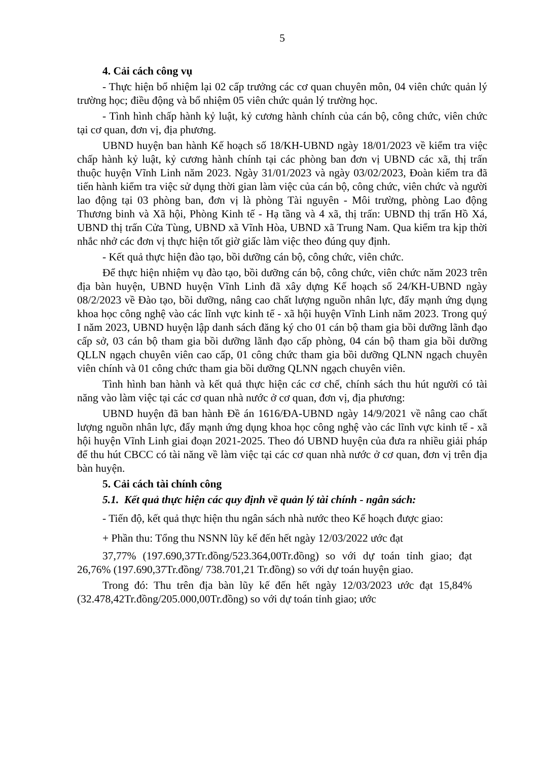5
4. Cải cách công vụ
- Thực hiện bổ nhiệm lại 02 cấp trưởng các cơ quan chuyên môn, 04 viên chức quản lý trường học; điều động và bổ nhiệm 05 viên chức quản lý trường học.
- Tình hình chấp hành kỷ luật, kỷ cương hành chính của cán bộ, công chức, viên chức tại cơ quan, đơn vị, địa phương.
UBND huyện ban hành Kế hoạch số 18/KH-UBND ngày 18/01/2023 về kiểm tra việc chấp hành kỷ luật, kỷ cương hành chính tại các phòng ban đơn vị UBND các xã, thị trấn thuộc huyện Vĩnh Linh năm 2023. Ngày 31/01/2023 và ngày 03/02/2023, Đoàn kiểm tra đã tiến hành kiểm tra việc sử dụng thời gian làm việc của cán bộ, công chức, viên chức và người lao động tại 03 phòng ban, đơn vị là phòng Tài nguyên - Môi trường, phòng Lao động Thương binh và Xã hội, Phòng Kinh tế - Hạ tầng và 4 xã, thị trấn: UBND thị trấn Hồ Xá, UBND thị trấn Cửa Tùng, UBND xã Vĩnh Hòa, UBND xã Trung Nam. Qua kiểm tra kịp thời nhắc nhở các đơn vị thực hiện tốt giờ giấc làm việc theo đúng quy định.
- Kết quả thực hiện đào tạo, bồi dưỡng cán bộ, công chức, viên chức.
Để thực hiện nhiệm vụ đào tạo, bồi dưỡng cán bộ, công chức, viên chức năm 2023 trên địa bàn huyện, UBND huyện Vĩnh Linh đã xây dựng Kế hoạch số 24/KH-UBND ngày 08/2/2023 về Đào tạo, bồi dưỡng, nâng cao chất lượng nguồn nhân lực, đẩy mạnh ứng dụng khoa học công nghệ vào các lĩnh vực kinh tế - xã hội huyện Vĩnh Linh năm 2023. Trong quý I năm 2023, UBND huyện lập danh sách đăng ký cho 01 cán bộ tham gia bồi dưỡng lãnh đạo cấp sở, 03 cán bộ tham gia bồi dưỡng lãnh đạo cấp phòng, 04 cán bộ tham gia bồi dưỡng QLLN ngạch chuyên viên cao cấp, 01 công chức tham gia bồi dưỡng QLNN ngạch chuyên viên chính và 01 công chức tham gia bồi dưỡng QLNN ngạch chuyên viên.
Tình hình ban hành và kết quả thực hiện các cơ chế, chính sách thu hút người có tài năng vào làm việc tại các cơ quan nhà nước ở cơ quan, đơn vị, địa phương:
UBND huyện đã ban hành Đề án 1616/ĐA-UBND ngày 14/9/2021 về nâng cao chất lượng nguồn nhân lực, đẩy mạnh ứng dụng khoa học công nghệ vào các lĩnh vực kinh tế - xã hội huyện Vĩnh Linh giai đoạn 2021-2025. Theo đó UBND huyện của đưa ra nhiều giải pháp để thu hút CBCC có tài năng về làm việc tại các cơ quan nhà nước ở cơ quan, đơn vị trên địa bàn huyện.
5. Cải cách tài chính công
5.1. Kết quả thực hiện các quy định về quản lý tài chính - ngân sách:
- Tiến độ, kết quả thực hiện thu ngân sách nhà nước theo Kế hoạch được giao:
+ Phần thu: Tổng thu NSNN lũy kế đến hết ngày 12/03/2022 ước đạt
37,77% (197.690,37Tr.đồng/523.364,00Tr.đồng) so với dự toán tỉnh giao; đạt 26,76% (197.690,37Tr.đồng/ 738.701,21 Tr.đồng) so với dự toán huyện giao.
Trong đó: Thu trên địa bàn lũy kế đến hết ngày 12/03/2023 ước đạt 15,84% (32.478,42Tr.đồng/205.000,00Tr.đồng) so với dự toán tỉnh giao; ước